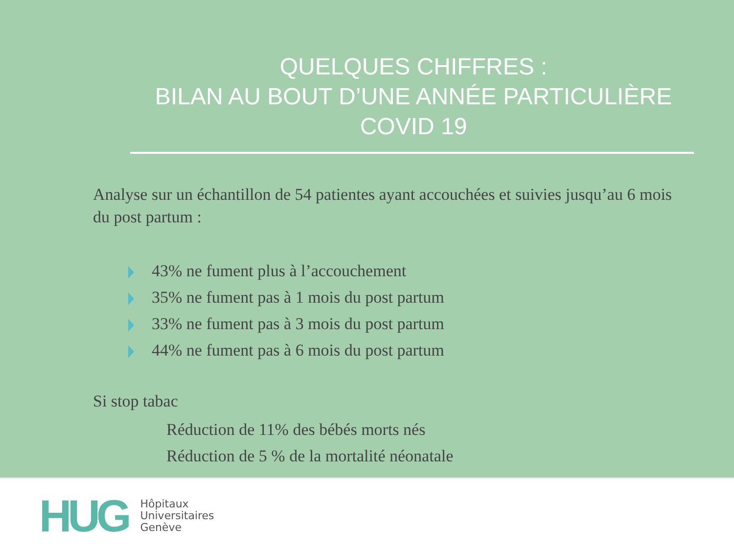QUELQUES CHIFFRES :
BILAN AU BOUT D’UNE ANNÉE PARTICULIÈRE
COVID 19
Analyse sur un échantillon de 54 patientes ayant accouchées et suivies jusqu’au 6 mois du post partum :
43% ne fument plus à l’accouchement
35% ne fument pas à 1 mois du post partum
33% ne fument pas à 3 mois du post partum
44% ne fument pas à 6 mois du post partum
Si stop tabac
Réduction de 11% des bébés morts nés
Réduction de 5 % de la mortalité néonatale
HUG
Hôpitaux
Universitaires
Genève